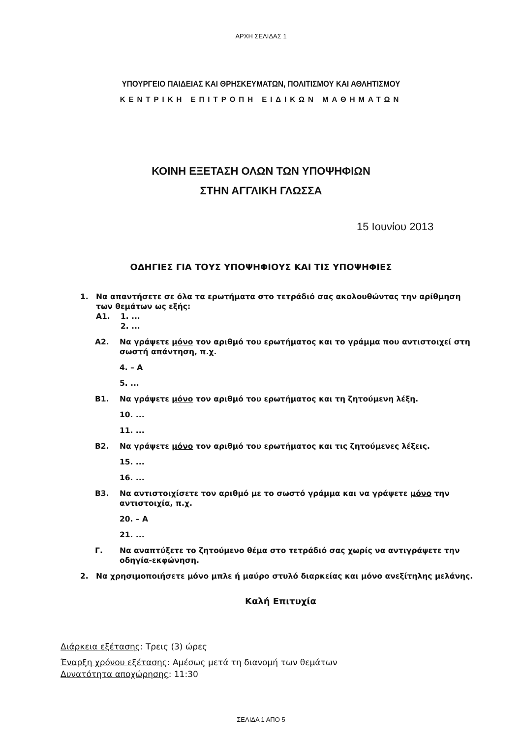ΑΡΧΗ ΣΕΛΙΔΑΣ 1
ΥΠΟΥΡΓΕΙΟ ΠΑΙΔΕΙΑΣ ΚΑΙ ΘΡΗΣΚΕΥΜΑΤΩΝ, ΠΟΛΙΤΙΣΜΟΥ ΚΑΙ ΑΘΛΗΤΙΣΜΟΥ
ΚΕΝΤΡΙΚΗ ΕΠΙΤΡΟΠΗ ΕΙΔΙΚΩΝ ΜΑΘΗΜΑΤΩΝ
ΚΟΙΝΗ ΕΞΕΤΑΣΗ ΟΛΩΝ ΤΩΝ ΥΠΟΨΗΦΙΩΝ
ΣΤΗΝ ΑΓΓΛΙΚΗ ΓΛΩΣΣΑ
15 Ιουνίου 2013
ΟΔΗΓΙΕΣ ΓΙΑ ΤΟΥΣ ΥΠΟΨΗΦΙΟΥΣ ΚΑΙ ΤΙΣ ΥΠΟΨΗΦΙΕΣ
1. Να απαντήσετε σε όλα τα ερωτήματα στο τετράδιό σας ακολουθώντας την αρίθμηση των θεμάτων ως εξής:
Α1. 1. ...
2. ...
Α2. Να γράψετε μόνο τον αριθμό του ερωτήματος και το γράμμα που αντιστοιχεί στη σωστή απάντηση, π.χ.
4. – Α
5. ...
Β1. Να γράψετε μόνο τον αριθμό του ερωτήματος και τη ζητούμενη λέξη.
10. ...
11. ...
Β2. Να γράψετε μόνο τον αριθμό του ερωτήματος και τις ζητούμενες λέξεις.
15. ...
16. ...
Β3. Να αντιστοιχίσετε τον αριθμό με το σωστό γράμμα και να γράψετε μόνο την αντιστοιχία, π.χ.
20. – Α
21. ...
Γ. Να αναπτύξετε το ζητούμενο θέμα στο τετράδιό σας χωρίς να αντιγράψετε την οδηγία-εκφώνηση.
2. Να χρησιμοποιήσετε μόνο μπλε ή μαύρο στυλό διαρκείας και μόνο ανεξίτηλης μελάνης.
Καλή Επιτυχία
Διάρκεια εξέτασης: Τρεις (3) ώρες
Έναρξη χρόνου εξέτασης: Αμέσως μετά τη διανομή των θεμάτων
Δυνατότητα αποχώρησης: 11:30
ΣΕΛΙΔΑ 1 ΑΠΟ 5